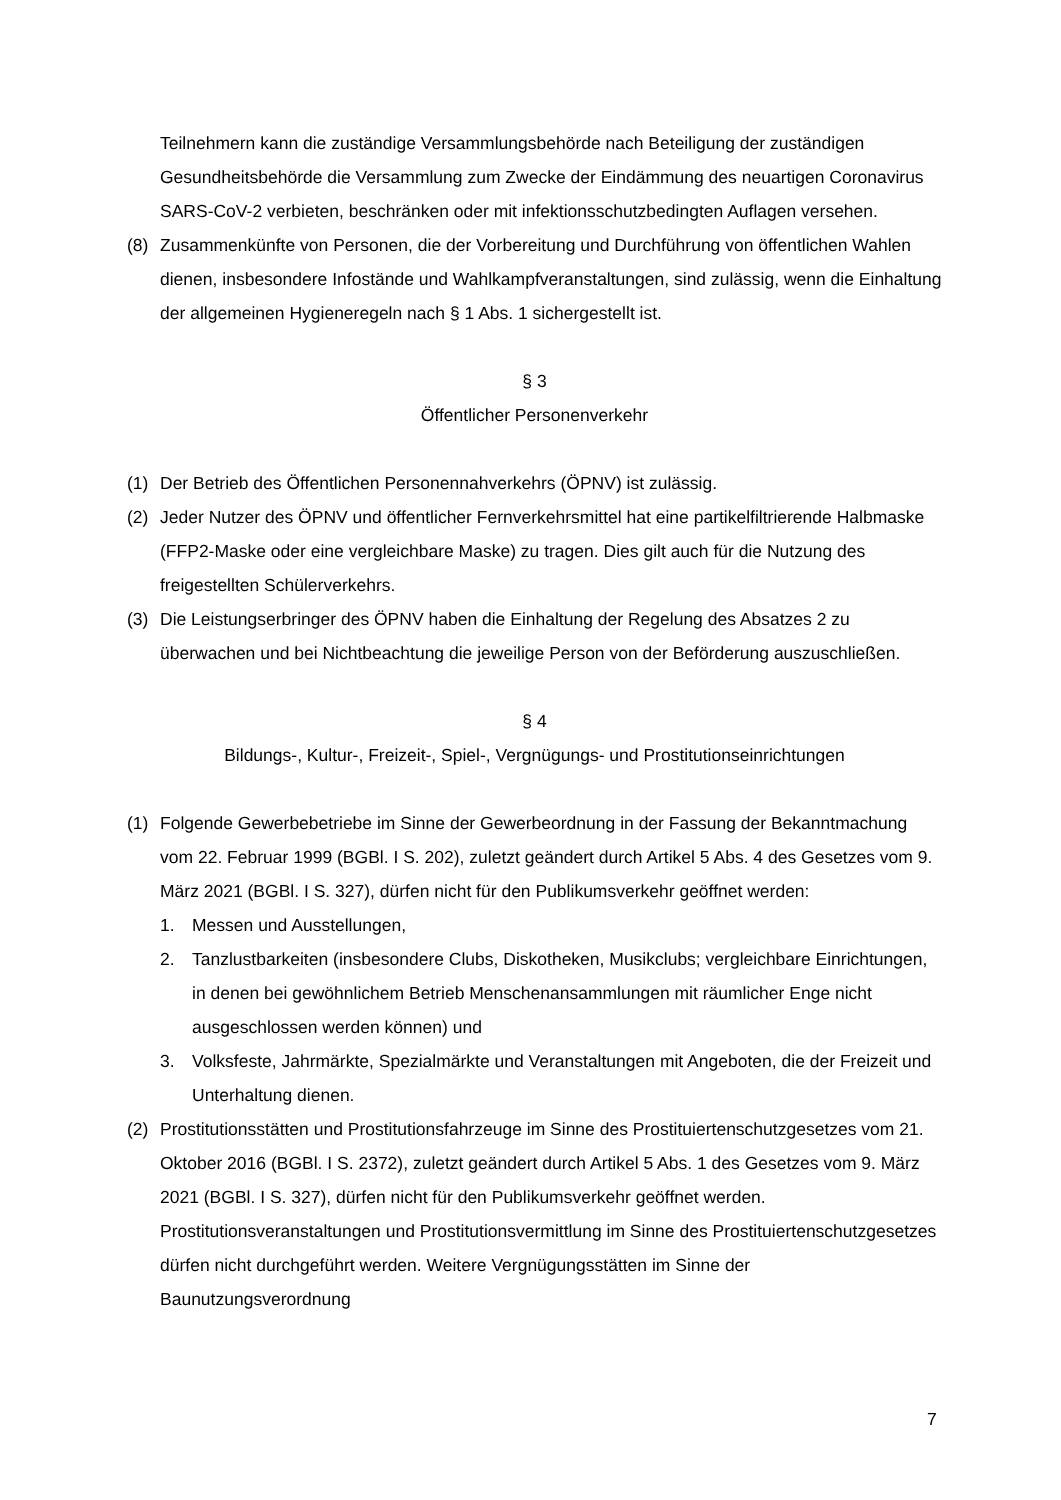Teilnehmern kann die zuständige Versammlungsbehörde nach Beteiligung der zuständigen Gesundheitsbehörde die Versammlung zum Zwecke der Eindämmung des neuartigen Coronavirus SARS-CoV-2 verbieten, beschränken oder mit infektionsschutzbedingten Auflagen versehen.
(8) Zusammenkünfte von Personen, die der Vorbereitung und Durchführung von öffentlichen Wahlen dienen, insbesondere Infostände und Wahlkampfveranstaltungen, sind zulässig, wenn die Einhaltung der allgemeinen Hygieneregeln nach § 1 Abs. 1 sichergestellt ist.
§ 3
Öffentlicher Personenverkehr
(1) Der Betrieb des Öffentlichen Personennahverkehrs (ÖPNV) ist zulässig.
(2) Jeder Nutzer des ÖPNV und öffentlicher Fernverkehrsmittel hat eine partikelfiltrierende Halbmaske (FFP2-Maske oder eine vergleichbare Maske) zu tragen. Dies gilt auch für die Nutzung des freigestellten Schülerverkehrs.
(3) Die Leistungserbringer des ÖPNV haben die Einhaltung der Regelung des Absatzes 2 zu überwachen und bei Nichtbeachtung die jeweilige Person von der Beförderung auszuschließen.
§ 4
Bildungs-, Kultur-, Freizeit-, Spiel-, Vergnügungs- und Prostitutionseinrichtungen
(1) Folgende Gewerbebetriebe im Sinne der Gewerbeordnung in der Fassung der Bekanntmachung vom 22. Februar 1999 (BGBl. I S. 202), zuletzt geändert durch Artikel 5 Abs. 4 des Gesetzes vom 9. März 2021 (BGBl. I S. 327), dürfen nicht für den Publikumsverkehr geöffnet werden:
1. Messen und Ausstellungen,
2. Tanzlustbarkeiten (insbesondere Clubs, Diskotheken, Musikclubs; vergleichbare Einrichtungen, in denen bei gewöhnlichem Betrieb Menschenansammlungen mit räumlicher Enge nicht ausgeschlossen werden können) und
3. Volksfeste, Jahrmärkte, Spezialmärkte und Veranstaltungen mit Angeboten, die der Freizeit und Unterhaltung dienen.
(2) Prostitutionsstätten und Prostitutionsfahrzeuge im Sinne des Prostituiertenschutzgesetzes vom 21. Oktober 2016 (BGBl. I S. 2372), zuletzt geändert durch Artikel 5 Abs. 1 des Gesetzes vom 9. März 2021 (BGBl. I S. 327), dürfen nicht für den Publikumsverkehr geöffnet werden. Prostitutionsveranstaltungen und Prostitutionsvermittlung im Sinne des Prostituiertenschutzgesetzes dürfen nicht durchgeführt werden. Weitere Vergnügungsstätten im Sinne der Baunutzungsverordnung
7